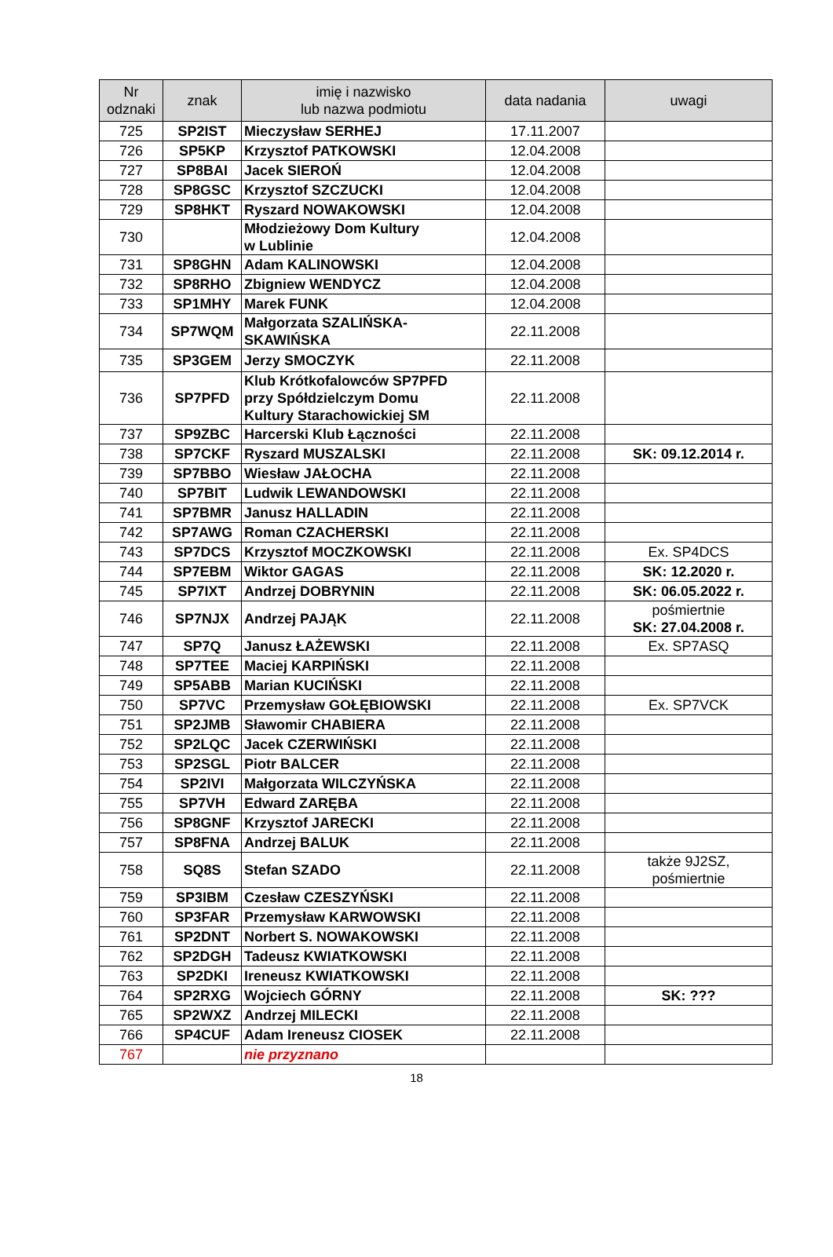| Nr odznaki | znak | imię i nazwisko lub nazwa podmiotu | data nadania | uwagi |
| --- | --- | --- | --- | --- |
| 725 | SP2IST | Mieczysław SERHEJ | 17.11.2007 | |
| 726 | SP5KP | Krzysztof PATKOWSKI | 12.04.2008 | |
| 727 | SP8BAI | Jacek SIEROŃ | 12.04.2008 | |
| 728 | SP8GSC | Krzysztof SZCZUCKI | 12.04.2008 | |
| 729 | SP8HKT | Ryszard NOWAKOWSKI | 12.04.2008 | |
| 730 | | Młodzieżowy Dom Kultury w Lublinie | 12.04.2008 | |
| 731 | SP8GHN | Adam KALINOWSKI | 12.04.2008 | |
| 732 | SP8RHO | Zbigniew WENDYCZ | 12.04.2008 | |
| 733 | SP1MHY | Marek FUNK | 12.04.2008 | |
| 734 | SP7WQM | Małgorzata SZALIŃSKA- SKAWIŃSKA | 22.11.2008 | |
| 735 | SP3GEM | Jerzy SMOCZYK | 22.11.2008 | |
| 736 | SP7PFD | Klub Krótkofalowców SP7PFD przy Spółdzielczym Domu Kultury Starachowickiej SM | 22.11.2008 | |
| 737 | SP9ZBC | Harcerski Klub Łączności | 22.11.2008 | |
| 738 | SP7CKF | Ryszard MUSZALSKI | 22.11.2008 | SK: 09.12.2014 r. |
| 739 | SP7BBO | Wiesław JAŁOCHA | 22.11.2008 | |
| 740 | SP7BIT | Ludwik LEWANDOWSKI | 22.11.2008 | |
| 741 | SP7BMR | Janusz HALLADIN | 22.11.2008 | |
| 742 | SP7AWG | Roman CZACHERSKI | 22.11.2008 | |
| 743 | SP7DCS | Krzysztof MOCZKOWSKI | 22.11.2008 | Ex. SP4DCS |
| 744 | SP7EBM | Wiktor GAGAS | 22.11.2008 | SK: 12.2020 r. |
| 745 | SP7IXT | Andrzej DOBRYNIN | 22.11.2008 | SK: 06.05.2022 r. |
| 746 | SP7NJX | Andrzej PAJĄK | 22.11.2008 | pośmiertnie SK: 27.04.2008 r. |
| 747 | SP7Q | Janusz ŁAŻEWSKI | 22.11.2008 | Ex. SP7ASQ |
| 748 | SP7TEE | Maciej KARPIŃSKI | 22.11.2008 | |
| 749 | SP5ABB | Marian KUCIŃSKI | 22.11.2008 | |
| 750 | SP7VC | Przemysław GOŁĘBIOWSKI | 22.11.2008 | Ex. SP7VCK |
| 751 | SP2JMB | Sławomir CHABIERA | 22.11.2008 | |
| 752 | SP2LQC | Jacek CZERWIŃSKI | 22.11.2008 | |
| 753 | SP2SGL | Piotr BALCER | 22.11.2008 | |
| 754 | SP2IVI | Małgorzata WILCZYŃSKA | 22.11.2008 | |
| 755 | SP7VH | Edward ZARĘBA | 22.11.2008 | |
| 756 | SP8GNF | Krzysztof JARECKI | 22.11.2008 | |
| 757 | SP8FNA | Andrzej BALUK | 22.11.2008 | |
| 758 | SQ8S | Stefan SZADO | 22.11.2008 | także 9J2SZ, pośmiertnie |
| 759 | SP3IBM | Czesław CZESZYŃSKI | 22.11.2008 | |
| 760 | SP3FAR | Przemysław KARWOWSKI | 22.11.2008 | |
| 761 | SP2DNT | Norbert S. NOWAKOWSKI | 22.11.2008 | |
| 762 | SP2DGH | Tadeusz KWIATKOWSKI | 22.11.2008 | |
| 763 | SP2DKI | Ireneusz KWIATKOWSKI | 22.11.2008 | |
| 764 | SP2RXG | Wojciech GÓRNY | 22.11.2008 | SK: ??? |
| 765 | SP2WXZ | Andrzej MILECKI | 22.11.2008 | |
| 766 | SP4CUF | Adam Ireneusz CIOSEK | 22.11.2008 | |
| 767 | | nie przyznano | | |
18